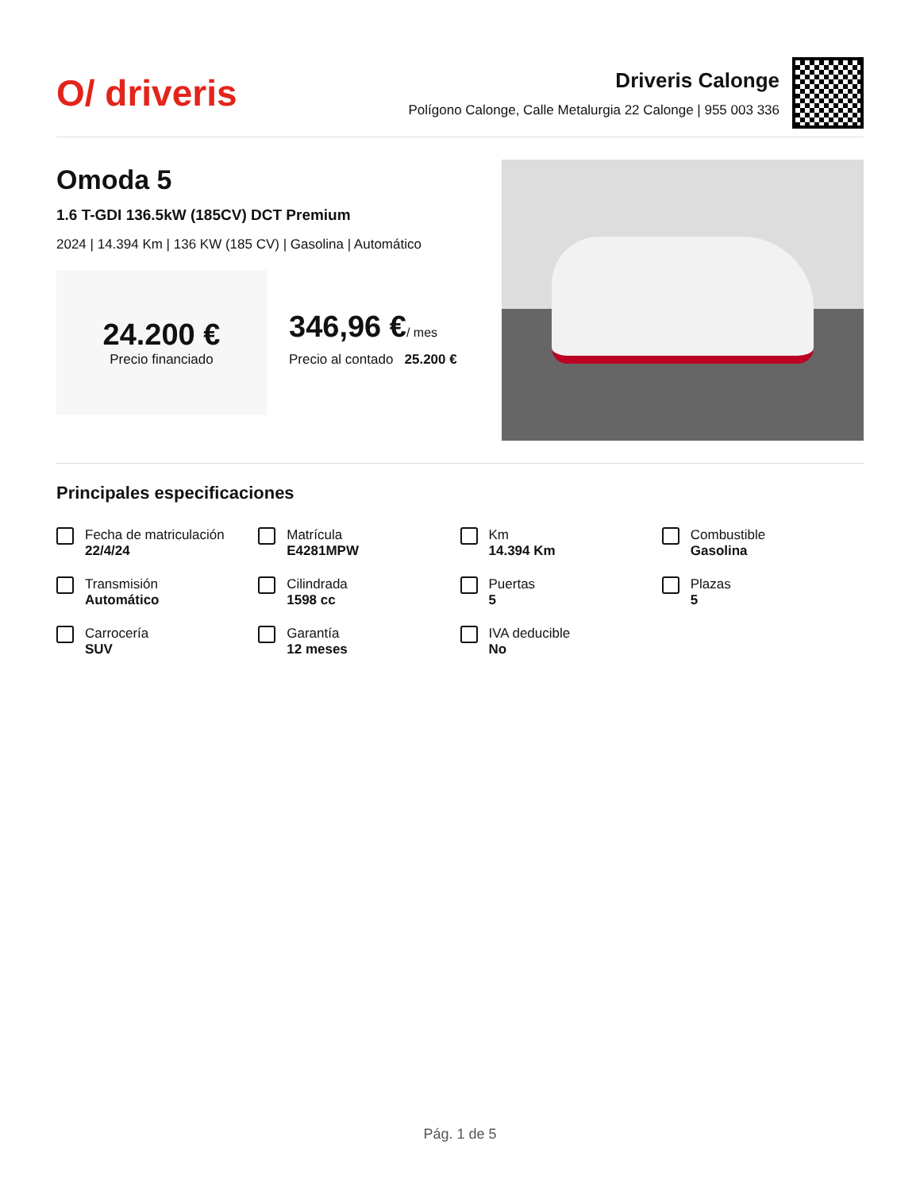O/ driveris
Driveris Calonge
Polígono Calonge, Calle Metalurgia 22 Calonge | 955 003 336
Omoda 5
1.6 T-GDI 136.5kW (185CV) DCT Premium
2024 | 14.394 Km | 136 KW (185 CV) | Gasolina | Automático
24.200 €
Precio financiado
346,96 €/ mes
Precio al contado 25.200 €
Principales especificaciones
Fecha de matriculación
22/4/24
Matrícula
E4281MPW
Km
14.394 Km
Combustible
Gasolina
Transmisión
Automático
Cilindrada
1598 cc
Puertas
5
Plazas
5
Carrocería
SUV
Garantía
12 meses
IVA deducible
No
Pág. 1 de 5